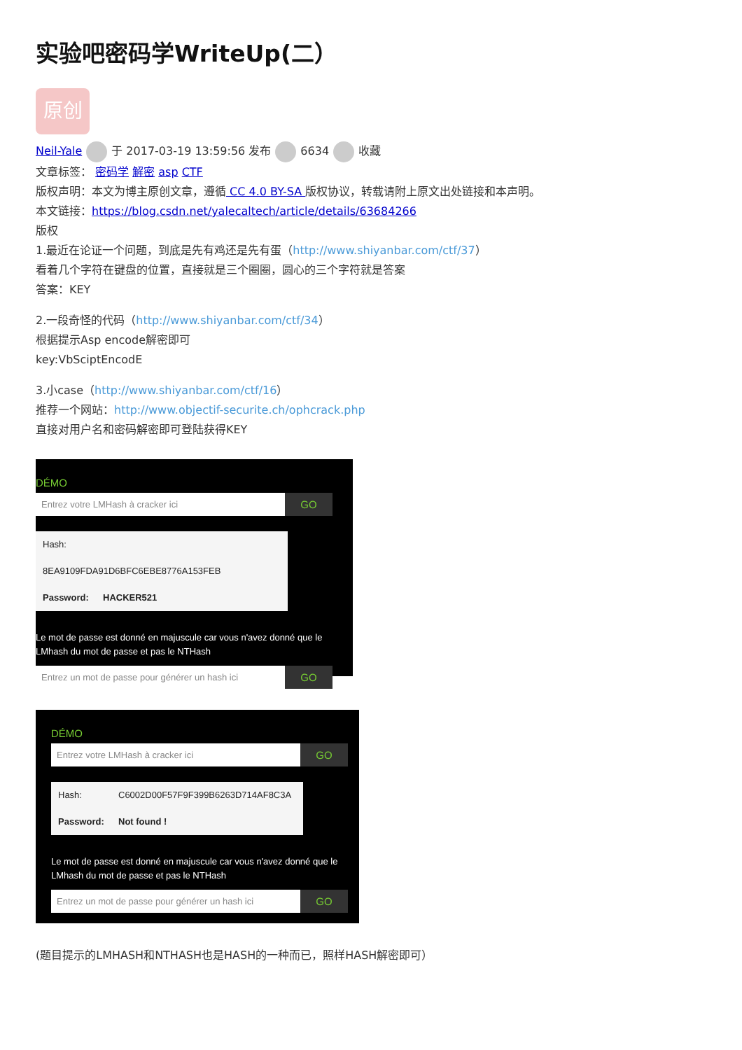实验吧密码学WriteUp(二）
原创
Neil-Yale 于 2017-03-19 13:59:56 发布 6634 收藏
文章标签： 密码学 解密 asp CTF
版权声明：本文为博主原创文章，遵循 CC 4.0 BY-SA 版权协议，转载请附上原文出处链接和本声明。
本文链接：https://blog.csdn.net/yalecaltech/article/details/63684266
版权
1.最近在论证一个问题，到底是先有鸡还是先有蛋（http://www.shiyanbar.com/ctf/37）
看着几个字符在键盘的位置，直接就是三个圈圈，圆心的三个字符就是答案
答案：KEY
2.一段奇怪的代码（http://www.shiyanbar.com/ctf/34）
根据提示Asp encode解密即可
key:VbSciptEncodE
3.小case（http://www.shiyanbar.com/ctf/16）
推荐一个网站：http://www.objectif-securite.ch/ophcrack.php
直接对用户名和密码解密即可登陆获得KEY
DÉMO
Entrez votre LMHash à cracker ici
GO
Hash: 8EA9109FDA91D6BFC6EBE8776A153FEB
Password: HACKER521
Le mot de passe est donné en majuscule car vous n'avez donné que le LMhash du mot de passe et pas le NTHash
Entrez un mot de passe pour générer un hash ici
GO
DÉMO
Entrez votre LMHash à cracker ici
GO
Hash: C6002D00F57F9F399B6263D714AF8C3A
Password: Not found !
Le mot de passe est donné en majuscule car vous n'avez donné que le LMhash du mot de passe et pas le NTHash
Entrez un mot de passe pour générer un hash ici
GO
(题目提示的LMHASH和NTHASH也是HASH的一种而已，照样HASH解密即可）